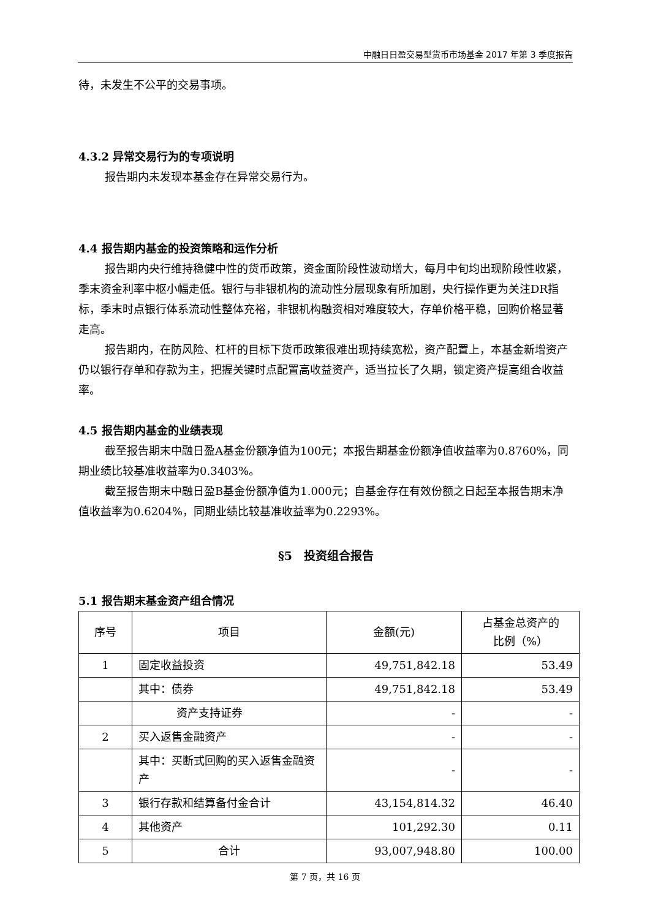中融日日盈交易型货币市场基金 2017 年第 3 季度报告
待，未发生不公平的交易事项。
4.3.2 异常交易行为的专项说明
报告期内未发现本基金存在异常交易行为。
4.4 报告期内基金的投资策略和运作分析
报告期内央行维持稳健中性的货币政策，资金面阶段性波动增大，每月中旬均出现阶段性收紧，季末资金利率中枢小幅走低。银行与非银机构的流动性分层现象有所加剧，央行操作更为关注DR指标，季末时点银行体系流动性整体充裕，非银机构融资相对难度较大，存单价格平稳，回购价格显著走高。
报告期内，在防风险、杠杆的目标下货币政策很难出现持续宽松，资产配置上，本基金新增资产仍以银行存单和存款为主，把握关键时点配置高收益资产，适当拉长了久期，锁定资产提高组合收益率。
4.5 报告期内基金的业绩表现
截至报告期末中融日盈A基金份额净值为100元；本报告期基金份额净值收益率为0.8760%，同期业绩比较基准收益率为0.3403%。
截至报告期末中融日盈B基金份额净值为1.000元；自基金存在有效份额之日起至本报告期末净值收益率为0.6204%，同期业绩比较基准收益率为0.2293%。
§5　投资组合报告
5.1 报告期末基金资产组合情况
| 序号 | 项目 | 金额(元) | 占基金总资产的 比例（%） |
| --- | --- | --- | --- |
| 1 | 固定收益投资 | 49,751,842.18 | 53.49 |
| | 其中：债券 | 49,751,842.18 | 53.49 |
| | 资产支持证券 | - | - |
| 2 | 买入返售金融资产 | - | - |
| | 其中：买断式回购的买入返售金融资产 | - | - |
| 3 | 银行存款和结算备付金合计 | 43,154,814.32 | 46.40 |
| 4 | 其他资产 | 101,292.30 | 0.11 |
| 5 | 合计 | 93,007,948.80 | 100.00 |
第 7 页，共 16 页